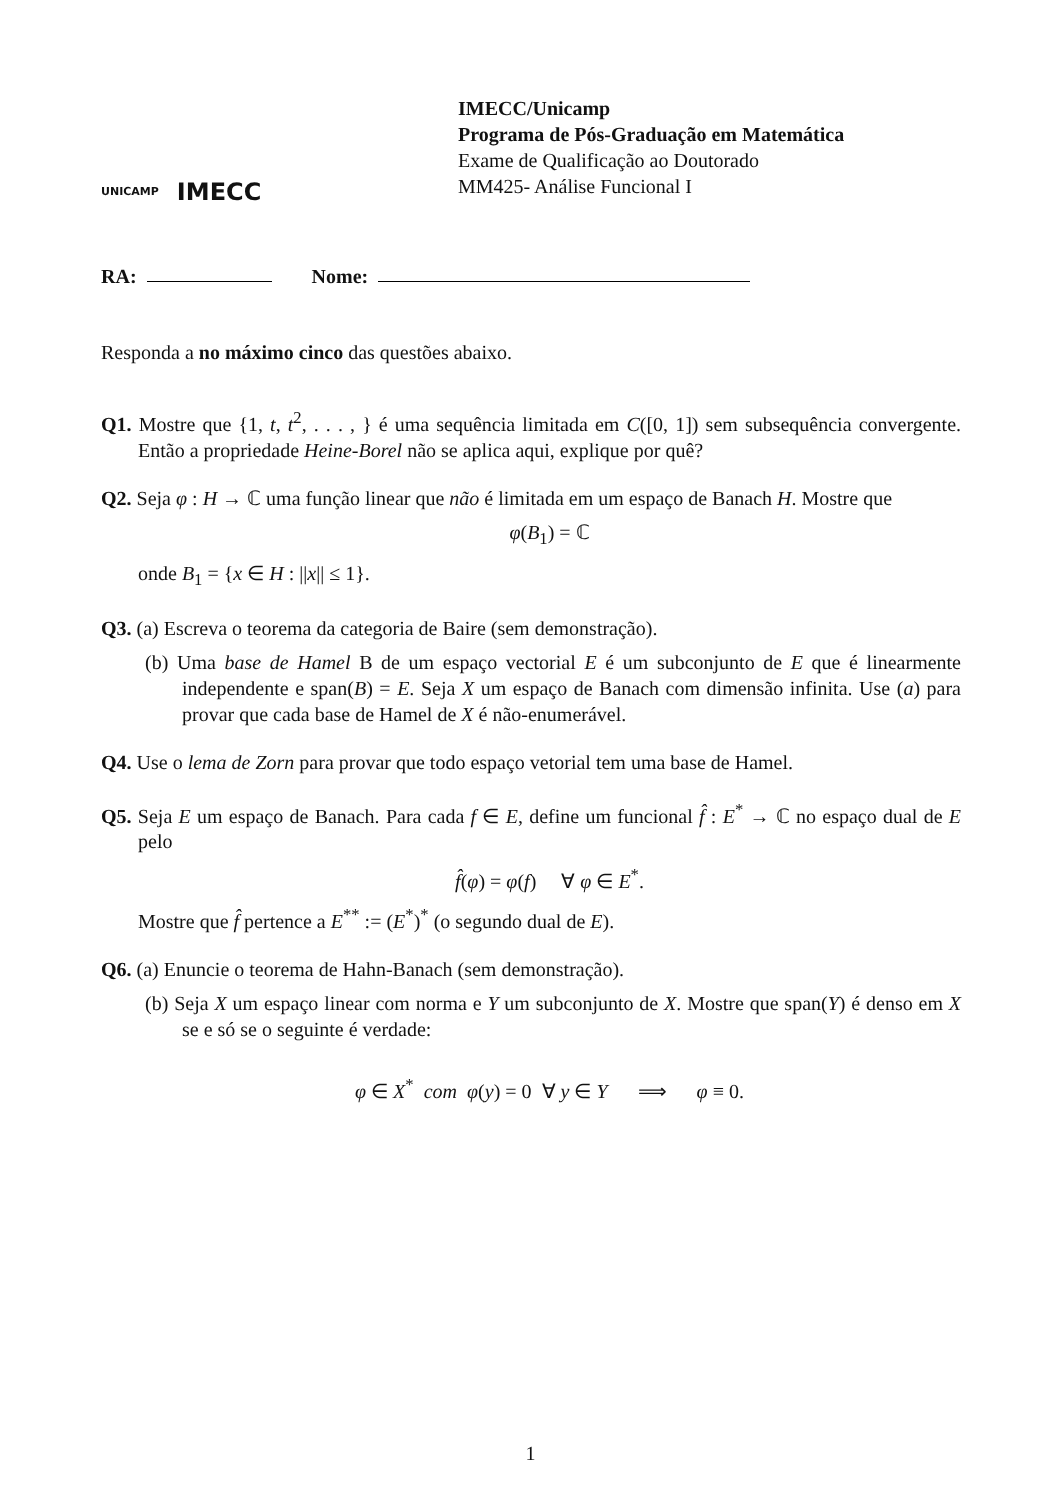UNICAMP
IMECC
IMECC/Unicamp
Programa de Pós-Graduação em Matemática
Exame de Qualificação ao Doutorado
MM425- Análise Funcional I
RA: Nome:
Responda a no máximo cinco das questões abaixo.
Q1. Mostre que {1, t, t<sup>2</sup>, . . . , } é uma sequência limitada em C([0, 1]) sem subsequência convergente. Então a propriedade Heine-Borel não se aplica aqui, explique por quê?
Q2. Seja φ : H → ℂ uma função linear que não é limitada em um espaço de Banach H. Mostre que
φ(B<sub>1</sub>) = ℂ
onde B<sub>1</sub> = {x ∈ H : ||x|| ≤ 1}.
Q3. (a) Escreva o teorema da categoria de Baire (sem demonstração).
(b) Uma base de Hamel B de um espaço vectorial E é um subconjunto de E que é linearmente independente e span(B) = E. Seja X um espaço de Banach com dimensão infinita. Use (a) para provar que cada base de Hamel de X é não-enumerável.
Q4. Use o lema de Zorn para provar que todo espaço vetorial tem uma base de Hamel.
Q5. Seja E um espaço de Banach. Para cada f ∈ E, define um funcional f̂ : E<sup>*</sup> → ℂ no espaço dual de E pelo
f̂(φ) = φ(f) ∀ φ ∈ E<sup>*</sup>.
Mostre que f̂ pertence a E<sup>**</sup> := (E<sup>*</sup>)<sup>*</sup> (o segundo dual de E).
Q6. (a) Enuncie o teorema de Hahn-Banach (sem demonstração).
(b) Seja X um espaço linear com norma e Y um subconjunto de X. Mostre que span(Y) é denso em X se e só se o seguinte é verdade:
φ ∈ X<sup>*</sup> com φ(y) = 0 ∀ y ∈ Y ⟹ φ ≡ 0.
1